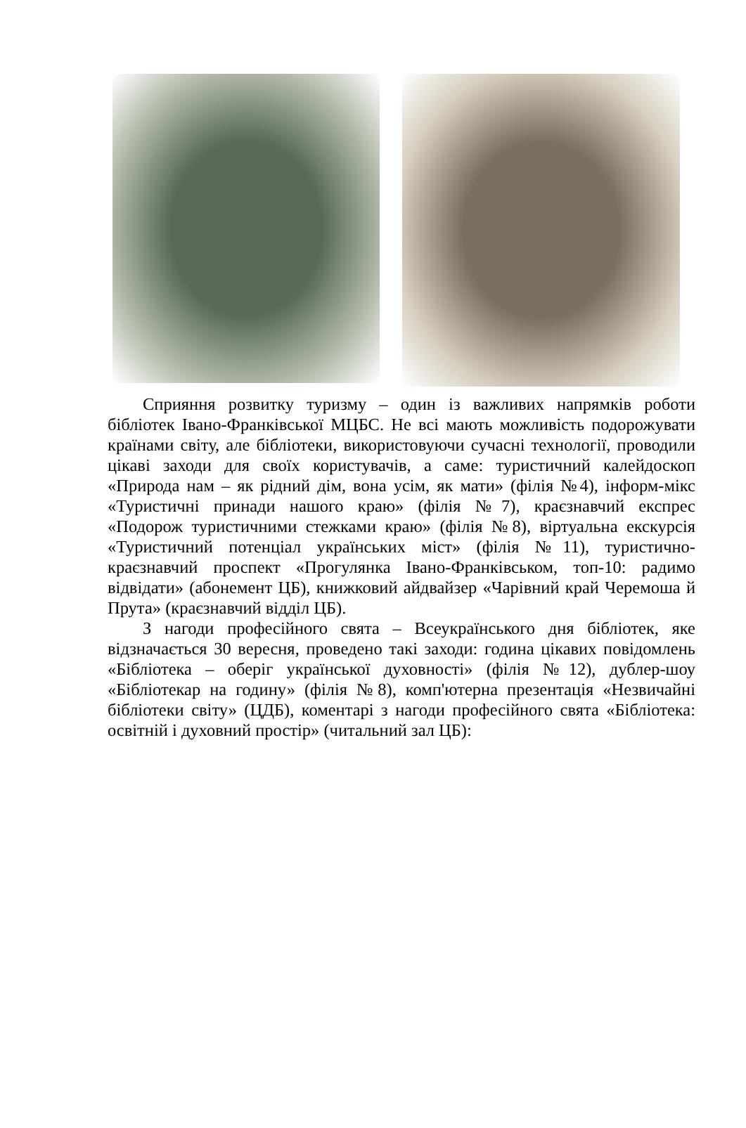Сприяння розвитку туризму – один із важливих напрямків роботи бібліотек Івано-Франківської МЦБС. Не всі мають можливість подорожувати країнами світу, але бібліотеки, використовуючи сучасні технології, проводили цікаві заходи для своїх користувачів, а саме: туристичний калейдоскоп «Природа нам – як рідний дім, вона усім, як мати» (філія №4), інформ-мікс «Туристичні принади нашого краю» (філія №7), краєзнавчий експрес «Подорож туристичними стежками краю» (філія №8), віртуальна екскурсія «Туристичний потенціал українських міст» (філія №11), туристично-краєзнавчий проспект «Прогулянка Івано-Франківськом, топ-10: радимо відвідати» (абонемент ЦБ), книжковий айдвайзер «Чарівний край Черемоша й Прута» (краєзнавчий відділ ЦБ).
З нагоди професійного свята – Всеукраїнського дня бібліотек, яке відзначається 30 вересня, проведено такі заходи: година цікавих повідомлень «Бібліотека – оберіг української духовності» (філія №12), дублер-шоу «Бібліотекар на годину» (філія №8), комп'ютерна презентація «Незвичайні бібліотеки світу» (ЦДБ), коментарі з нагоди професійного свята «Бібліотека: освітній і духовний простір» (читальний зал ЦБ):